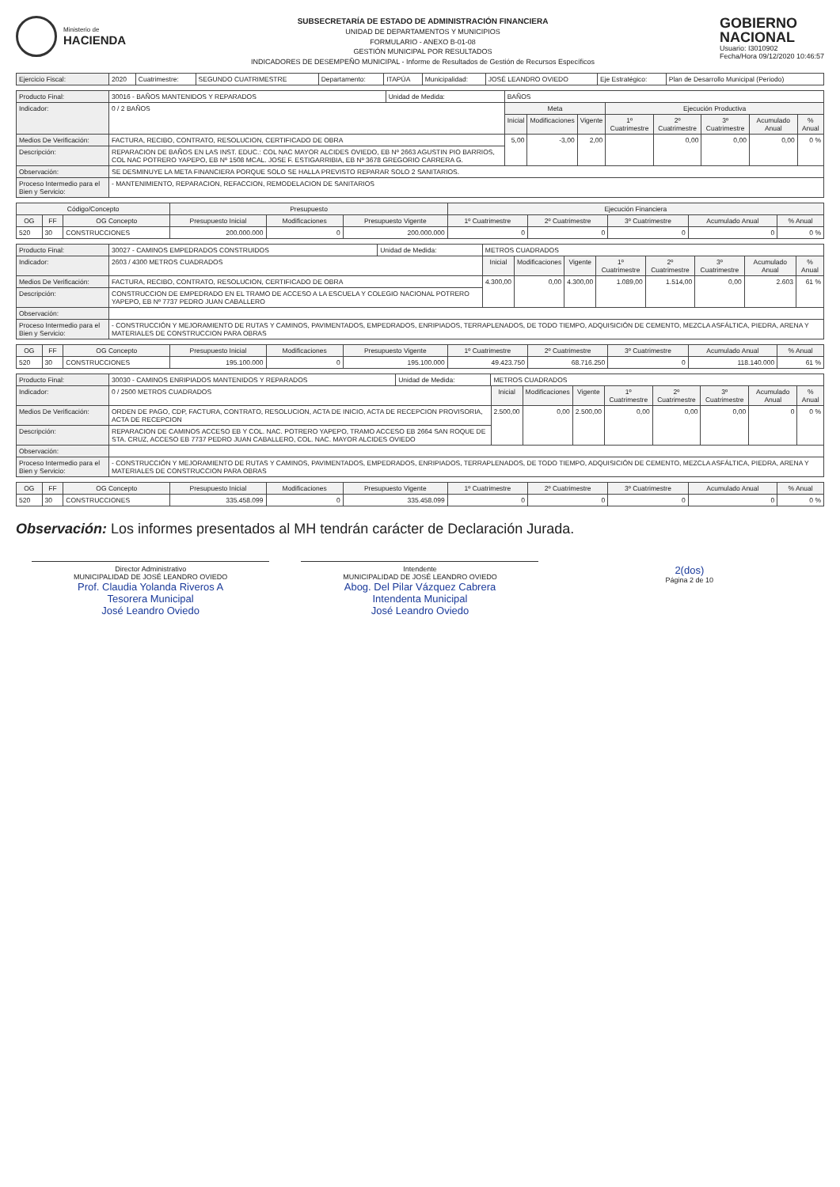Ministerio de
HACIENDA
SUBSECRETARÍA DE ESTADO DE ADMINISTRACIÓN FINANCIERA
UNIDAD DE DEPARTAMENTOS Y MUNICIPIOS
FORMULARIO - ANEXO B-01-08
GESTIÓN MUNICIPAL POR RESULTADOS
INDICADORES DE DESEMPEÑO MUNICIPAL - Informe de Resultados de Gestión de Recursos Específicos
GOBIERNO
NACIONAL
Usuario: I3010902
Fecha/Hora 09/12/2020 10:46:57
| Ejercicio Fiscal: | 2020 | Cuatrimestre: | SEGUNDO CUATRIMESTRE | Departamento: | ITAPÚA | Municipalidad: | JOSÉ LEANDRO OVIEDO | Eje Estratégico: | Plan de Desarrollo Municipal (Periodo) |
| Producto Final: | 30016 - BAÑOS MANTENIDOS Y REPARADOS | Unidad de Medida: | BAÑOS | | | | | | | | |
| Indicador: | 0 / 2 BAÑOS | | | Meta | | | Ejecución Productiva | | | | |
| | | | | Inicial | Modificaciones | Vigente | 1º Cuatrimestre | 2º Cuatrimestre | 3º Cuatrimestre | Acumulado Anual | % Anual |
| Medios De Verificación: | FACTURA, RECIBO, CONTRATO, RESOLUCION, CERTIFICADO DE OBRA | | | 5,00 | -3,00 | 2,00 | | 0,00 | 0,00 | 0,00 | 0 % |
| Descripción: | REPARACION DE BAÑOS EN LAS INST. EDUC.: COL NAC MAYOR ALCIDES OVIEDO, EB Nº 2663 AGUSTIN PIO BARRIOS, COL NAC POTRERO YAPEPO, EB Nº 1508 MCAL. JOSE F. ESTIGARRIBIA, EB Nº 3678 GREGORIO CARRERA G. | | | | | | | | | | |
| Observación: | SE DESMINUYE LA META FINANCIERA PORQUE SOLO SE HALLA PREVISTO REPARAR SOLO 2 SANITARIOS. | | | | | | | | | | |
| Proceso Intermedio para el Bien y Servicio: | - MANTENIMIENTO, REPARACION, REFACCION, REMODELACION DE SANITARIOS | | | | | | | | | | |
| Código/Concepto | | | Presupuesto | | | Ejecución Financiera | | | | |
| --- | --- | --- | --- | --- | --- | --- | --- | --- | --- | --- |
| OG | FF | OG Concepto | Presupuesto Inicial | Modificaciones | Presupuesto Vigente | 1º Cuatrimestre | 2º Cuatrimestre | 3º Cuatrimestre | Acumulado Anual | % Anual |
| 520 | 30 | CONSTRUCCIONES | 200.000.000 | 0 | 200.000.000 | 0 | 0 | 0 | 0 | 0 % |
| Producto Final: | 30027 - CAMINOS EMPEDRADOS CONSTRUIDOS | Unidad de Medida: | METROS CUADRADOS | | | | | | | | |
| Indicador: | 2603 / 4300 METROS CUADRADOS | | | Inicial | Modificaciones | Vigente | 1º Cuatrimestre | 2º Cuatrimestre | 3º Cuatrimestre | Acumulado Anual | % Anual |
| Medios De Verificación: | FACTURA, RECIBO, CONTRATO, RESOLUCION, CERTIFICADO DE OBRA | | | 4.300,00 | 0,00 | 4.300,00 | 1.089,00 | 1.514,00 | 0,00 | 2.603 | 61 % |
| Descripción: | CONSTRUCCION DE EMPEDRADO EN EL TRAMO DE ACCESO A LA ESCUELA Y COLEGIO NACIONAL POTRERO YAPEPO, EB Nº 7737 PEDRO JUAN CABALLERO | | | | | | | | | | |
| Observación: | | | | | | | | | | | |
| Proceso Intermedio para el Bien y Servicio: | - CONSTRUCCIÓN Y MEJORAMIENTO DE RUTAS Y CAMINOS, PAVIMENTADOS, EMPEDRADOS, ENRIPIADOS, TERRAPLENADOS, DE TODO TIEMPO, ADQUISICIÓN DE CEMENTO, MEZCLA ASFÁLTICA, PIEDRA, ARENA Y MATERIALES DE CONSTRUCCION PARA OBRAS | | | | | | | | | | |
| OG | FF | OG Concepto | Presupuesto Inicial | Modificaciones | Presupuesto Vigente | 1º Cuatrimestre | 2º Cuatrimestre | 3º Cuatrimestre | Acumulado Anual | % Anual |
| --- | --- | --- | --- | --- | --- | --- | --- | --- | --- | --- |
| 520 | 30 | CONSTRUCCIONES | 195.100.000 | 0 | 195.100.000 | 49.423.750 | 68.716.250 | 0 | 118.140.000 | 61 % |
| Producto Final: | 30030 - CAMINOS ENRIPIADOS MANTENIDOS Y REPARADOS | Unidad de Medida: | METROS CUADRADOS | | | | | | | | |
| Indicador: | 0 / 2500 METROS CUADRADOS | | | Inicial | Modificaciones | Vigente | 1º Cuatrimestre | 2º Cuatrimestre | 3º Cuatrimestre | Acumulado Anual | % Anual |
| Medios De Verificación: | ORDEN DE PAGO, CDP, FACTURA, CONTRATO, RESOLUCION, ACTA DE INICIO, ACTA DE RECEPCION PROVISORIA, ACTA DE RECEPCION | | | 2.500,00 | 0,00 | 2.500,00 | 0,00 | 0,00 | 0,00 | 0 | 0 % |
| Descripción: | REPARACION DE CAMINOS ACCESO EB Y COL. NAC. POTRERO YAPEPO, TRAMO ACCESO EB 2664 SAN ROQUE DE STA. CRUZ, ACCESO EB 7737 PEDRO JUAN CABALLERO, COL. NAC. MAYOR ALCIDES OVIEDO | | | | | | | | | | |
| Observación: | | | | | | | | | | | |
| Proceso Intermedio para el Bien y Servicio: | - CONSTRUCCIÓN Y MEJORAMIENTO DE RUTAS Y CAMINOS, PAVIMENTADOS, EMPEDRADOS, ENRIPIADOS, TERRAPLENADOS, DE TODO TIEMPO, ADQUISICIÓN DE CEMENTO, MEZCLA ASFÁLTICA, PIEDRA, ARENA Y MATERIALES DE CONSTRUCCION PARA OBRAS | | | | | | | | | | |
| OG | FF | OG Concepto | Presupuesto Inicial | Modificaciones | Presupuesto Vigente | 1º Cuatrimestre | 2º Cuatrimestre | 3º Cuatrimestre | Acumulado Anual | % Anual |
| --- | --- | --- | --- | --- | --- | --- | --- | --- | --- | --- |
| 520 | 30 | CONSTRUCCIONES | 335.458.099 | 0 | 335.458.099 | 0 | 0 | 0 | 0 | 0 % |
Observación: Los informes presentados al MH tendrán carácter de Declaración Jurada.
Director Administrativo
MUNICIPALIDAD DE JOSÉ LEANDRO OVIEDO
Prof. Claudia Yolanda Riveros A
Tesorera Municipal
José Leandro Oviedo
Intendente
MUNICIPALIDAD DE JOSÉ LEANDRO OVIEDO
Abog. Del Pilar Vázquez Cabrera
Intendenta Municipal
José Leandro Oviedo
2(dos)
Página 2 de 10